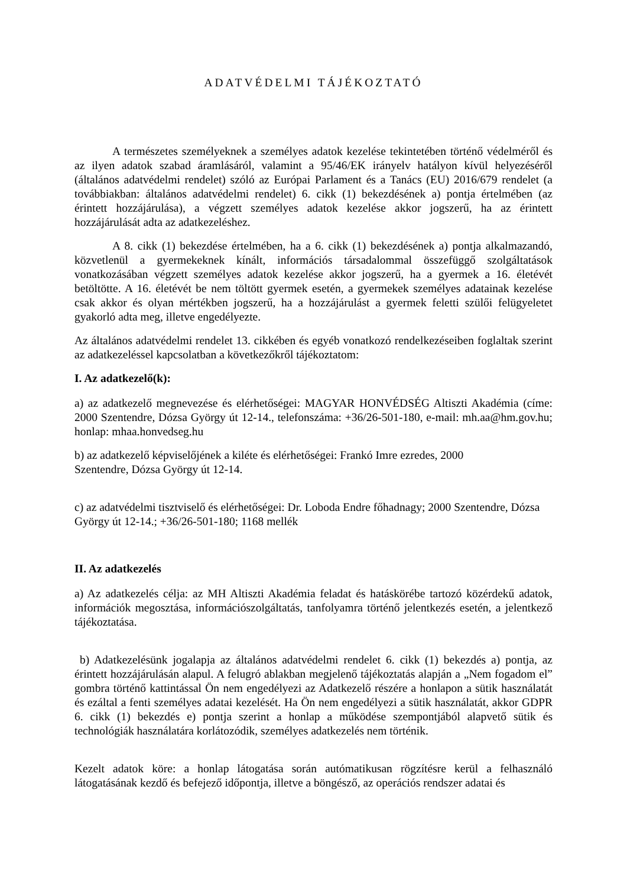ADATVÉDELMI TÁJÉKOZTATÓ
A természetes személyeknek a személyes adatok kezelése tekintetében történő védelméről és az ilyen adatok szabad áramlásáról, valamint a 95/46/EK irányelv hatályon kívül helyezéséről (általános adatvédelmi rendelet) szóló az Európai Parlament és a Tanács (EU) 2016/679 rendelet (a továbbiakban: általános adatvédelmi rendelet) 6. cikk (1) bekezdésének a) pontja értelmében (az érintett hozzájárulása), a végzett személyes adatok kezelése akkor jogszerű, ha az érintett hozzájárulását adta az adatkezeléshez.
A 8. cikk (1) bekezdése értelmében, ha a 6. cikk (1) bekezdésének a) pontja alkalmazandó, közvetlenül a gyermekeknek kínált, információs társadalommal összefüggő szolgáltatások vonatkozásában végzett személyes adatok kezelése akkor jogszerű, ha a gyermek a 16. életévét betöltötte. A 16. életévét be nem töltött gyermek esetén, a gyermekek személyes adatainak kezelése csak akkor és olyan mértékben jogszerű, ha a hozzájárulást a gyermek feletti szülői felügyeletet gyakorló adta meg, illetve engedélyezte.
Az általános adatvédelmi rendelet 13. cikkében és egyéb vonatkozó rendelkezéseiben foglaltak szerint az adatkezeléssel kapcsolatban a következőkről tájékoztatom:
I. Az adatkezelő(k):
a) az adatkezelő megnevezése és elérhetőségei: MAGYAR HONVÉDSÉG Altiszti Akadémia (címe: 2000 Szentendre, Dózsa György út 12-14., telefonszáma: +36/26-501-180, e-mail: mh.aa@hm.gov.hu; honlap: mhaa.honvedseg.hu
b) az adatkezelő képviselőjének a kiléte és elérhetőségei: Frankó Imre ezredes, 2000
Szentendre, Dózsa György út 12-14.
c) az adatvédelmi tisztviselő és elérhetőségei: Dr. Loboda Endre főhadnagy; 2000 Szentendre, Dózsa György út 12-14.; +36/26-501-180; 1168 mellék
II. Az adatkezelés
a) Az adatkezelés célja: az MH Altiszti Akadémia feladat és hatáskörébe tartozó közérdekű adatok, információk megosztása, információszolgáltatás, tanfolyamra történő jelentkezés esetén, a jelentkező tájékoztatása.
b) Adatkezelésünk jogalapja az általános adatvédelmi rendelet 6. cikk (1) bekezdés a) pontja, az érintett hozzájárulásán alapul. A felugró ablakban megjelenő tájékoztatás alapján a „Nem fogadom el” gombra történő kattintással Ön nem engedélyezi az Adatkezelő részére a honlapon a sütik használatát és ezáltal a fenti személyes adatai kezelését. Ha Ön nem engedélyezi a sütik használatát, akkor GDPR 6. cikk (1) bekezdés e) pontja szerint a honlap a működése szempontjából alapvető sütik és technológiák használatára korlátozódik, személyes adatkezelés nem történik.
Kezelt adatok köre: a honlap látogatása során autómatikusan rögzítésre kerül a felhasználó látogatásának kezdő és befejező időpontja, illetve a böngésző, az operációs rendszer adatai és